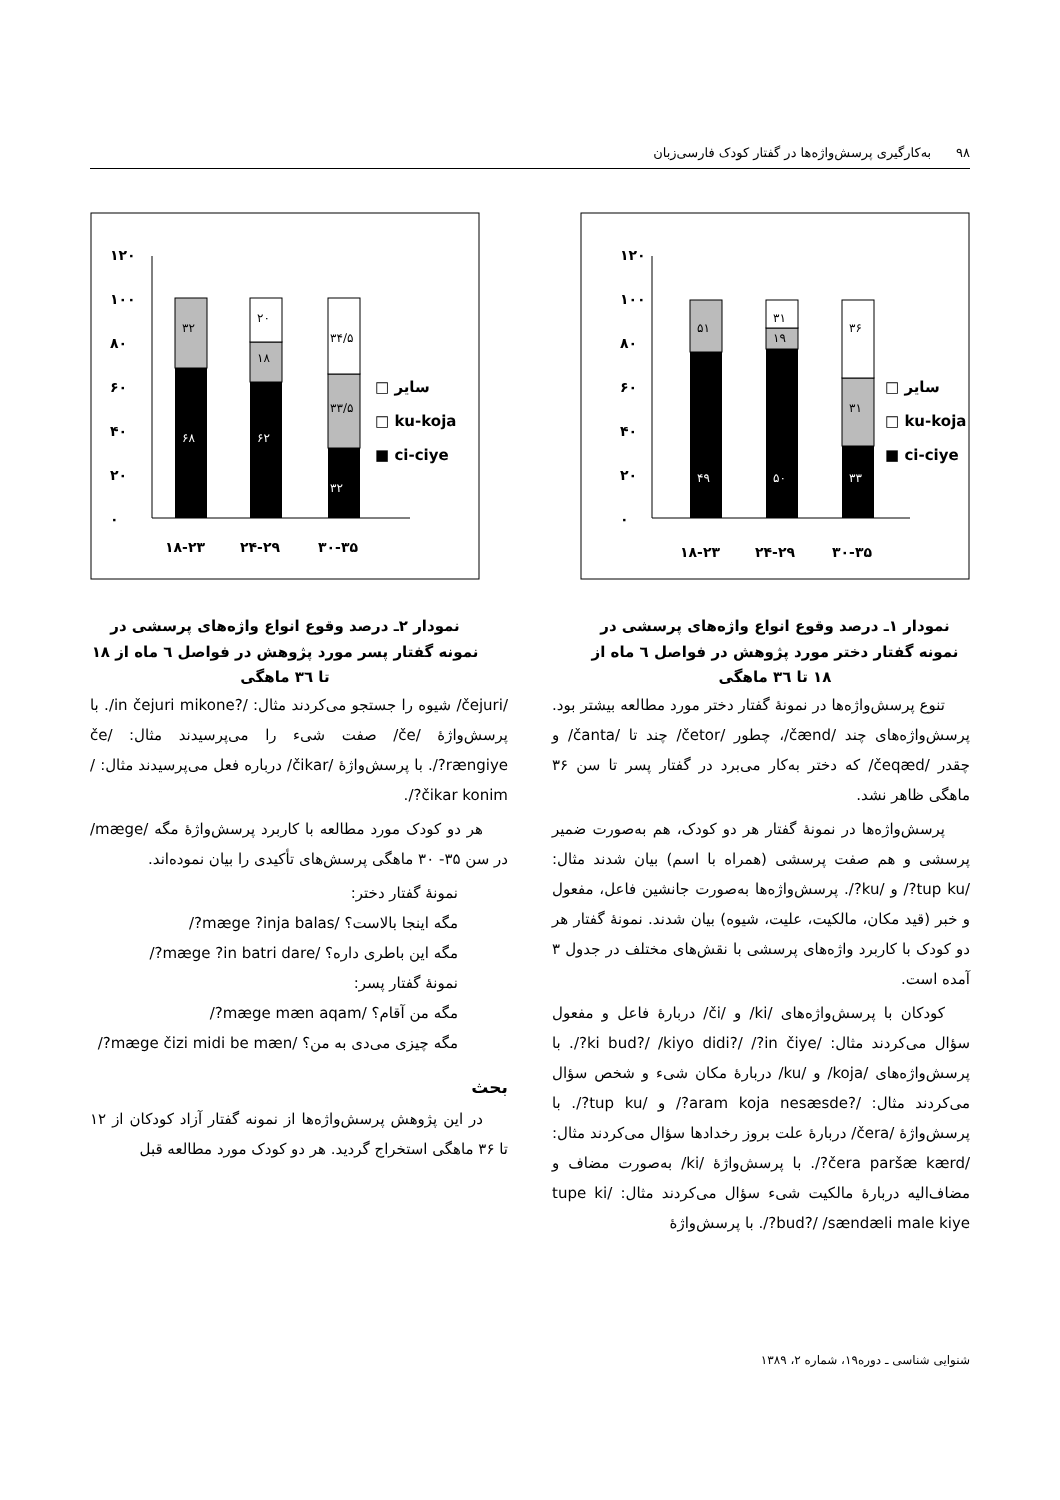۹۸ به‌کارگیری پرسش‌واژه‌ها در گفتار کودک فارسی‌زبان
۱۲۰
۱۰۰
۸۰
۶۰
۴۰
۲۰
۰
۴۹
۵۱
۵۰
۱۹
۳۱
۳۳
۳۱
۳۶
□ سایر
□ ku-koja
■ ci-ciye
۱۸-۲۳
۲۴-۲۹
۳۰-۳۵
نمودار ۱ـ درصد وقوع انواع واژه‌های پرسشی در نمونه گفتار دختر مورد پژوهش در فواصل ٦ ماه از ۱۸ تا ۳٦ ماهگی
۱۲۰
۱۰۰
۸۰
۶۰
۴۰
۲۰
۰
۶۸
۳۲
۶۲
۱۸
۲۰
۳۲
۳۳/۵
۳۴/۵
□ سایر
□ ku-koja
■ ci-ciye
۱۸-۲۳
۲۴-۲۹
۳۰-۳۵
نمودار ۲ـ درصد وقوع انواع واژه‌های پرسشی در نمونه گفتار پسر مورد پژوهش در فواصل ٦ ماه از ۱۸ تا ۳٦ ماهگی
تنوع پرسش‌واژه‌ها در نمونهٔ گفتار دختر مورد مطالعه بیشتر بود. پرسش‌واژه‌های چند /čænd/، چطور /četor/ چند تا /čanta/ و چقدر /čeqæd/ که دختر به‌کار می‌برد در گفتار پسر تا سن ۳۶ ماهگی ظاهر نشد.
پرسش‌واژه‌ها در نمونهٔ گفتار هر دو کودک، هم به‌صورت ضمیر پرسشی و هم صفت پرسشی (همراه با اسم) بیان شدند مثال: /tup ku?/ و /ku?/. پرسش‌واژه‌ها به‌صورت جانشین فاعل، مفعول و خبر (قید مکان، مالکیت، علیت، شیوه) بیان شدند. نمونهٔ گفتار هر دو کودک با کاربرد واژه‌های پرسشی با نقش‌های مختلف در جدول ۳ آمده است.
کودکان با پرسش‌واژه‌های /ki/ و /či/ دربارهٔ فاعل و مفعول سؤال می‌کردند مثال: /ki bud?/ /kiyo didi?/ /?in čiye?/. با پرسش‌واژه‌های /koja/ و /ku/ دربارهٔ مکان شیء و شخص سؤال می‌کردند مثال: /?aram koja nesæsde?/ و /tup ku?/. با پرسش‌واژهٔ /čera/ دربارهٔ علت بروز رخدادها سؤال می‌کردند مثال: /čera paršæ kærd?/. با پرسش‌واژهٔ /ki/ به‌صورت مضاف و مضاف‌الیه دربارهٔ مالکیت شیء سؤال می‌کردند مثال: /tupe ki bud?/ /sændæli male kiye?/. با پرسش‌واژهٔ
/čejuri/ شیوه را جستجو می‌کردند مثال: /?in čejuri mikone/. با پرسش‌واژهٔ /če/ صفت شیء را می‌پرسیدند مثال: /če rængiye?/. با پرسش‌واژهٔ /čikar/ درباره فعل می‌پرسیدند مثال: /čikar konim?/.
هر دو کودک مورد مطالعه با کاربرد پرسش‌واژهٔ مگه /mæge/ در سن ۳۵- ۳۰ ماهگی پرسش‌های تأکیدی را بیان نموده‌اند.
نمونهٔ گفتار دختر:
مگه اینجا بالاست؟ /mæge ?inja balas?/
مگه این باطری داره؟ /mæge ?in batri dare?/
نمونهٔ گفتار پسر:
مگه من آقام؟ /mæge mæn aqam?/
مگه چیزی می‌دی به من؟ /mæge čizi midi be mæn?/
بحث
در این پژوهش پرسش‌واژه‌ها از نمونه گفتار آزاد کودکان از ۱۲ تا ۳۶ ماهگی استخراج گردید. هر دو کودک مورد مطالعه قبل
شنوایی شناسی ـ دوره۱۹، شماره ۲، ۱۳۸۹